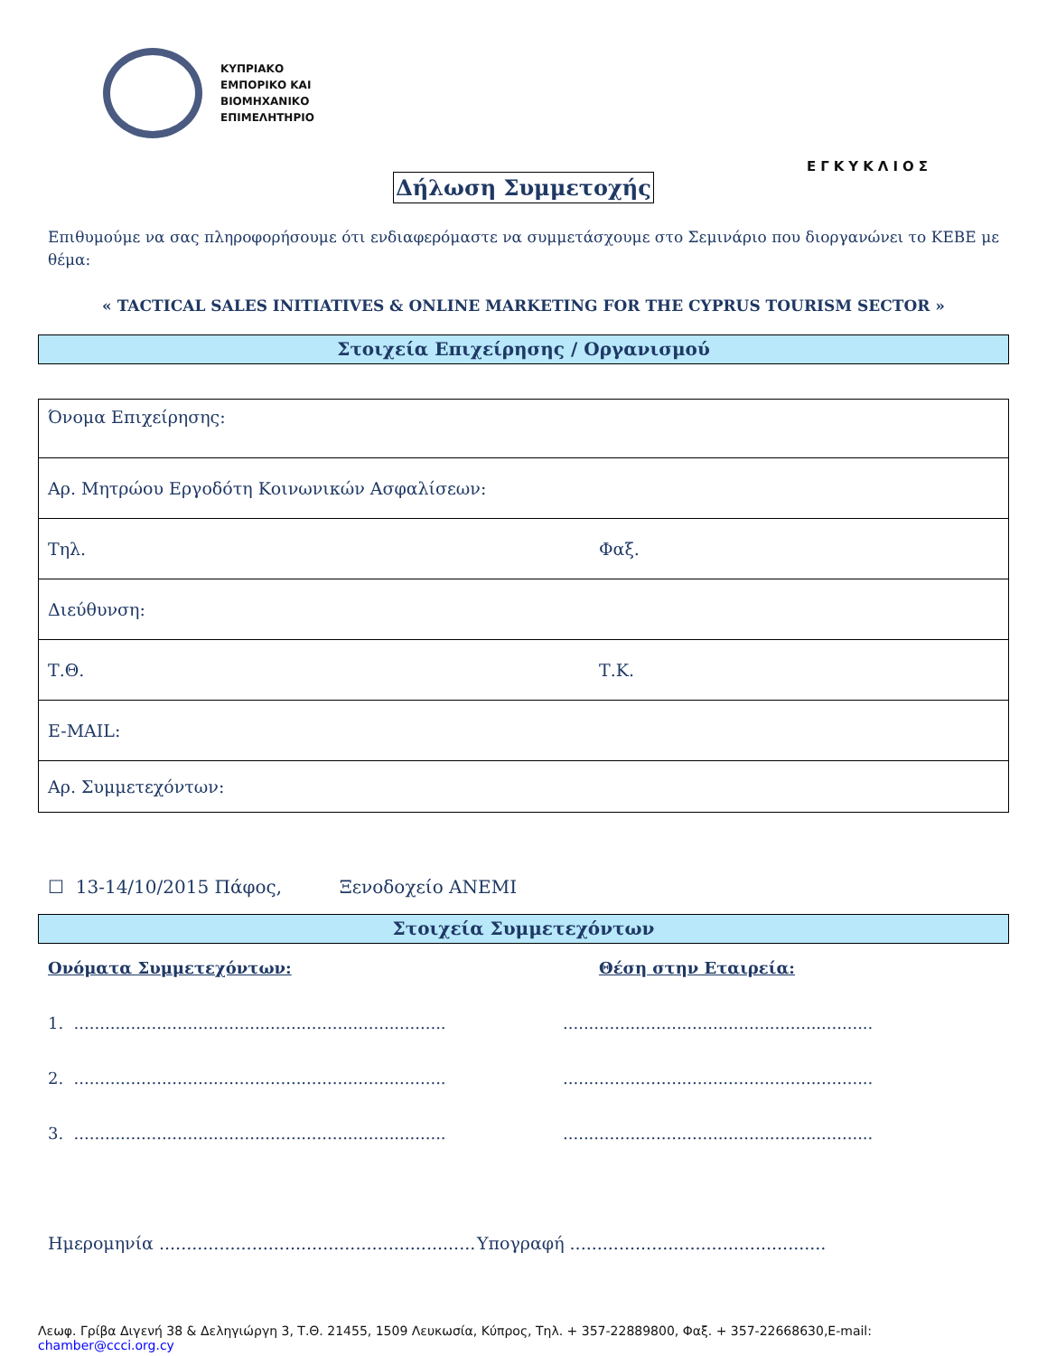ΚΥΠΡΙΑΚΟ
ΕΜΠΟΡΙΚΟ ΚΑΙ
ΒΙΟΜΗΧΑΝΙΚΟ
ΕΠΙΜΕΛΗΤΗΡΙΟ
ΕΓΚΥΚΛΙΟΣ
Δήλωση Συμμετοχής
Επιθυμούμε να σας πληροφορήσουμε ότι ενδιαφερόμαστε να συμμετάσχουμε στο Σεμινάριο που διοργανώνει το ΚΕΒΕ με θέμα:
« TACTICAL SALES INITIATIVES & ONLINE MARKETING FOR THE CYPRUS TOURISM SECTOR »
Στοιχεία Επιχείρησης / Οργανισμού
| Όνομα Επιχείρησης: | |
| Αρ. Μητρώου Εργοδότη Κοινωνικών Ασφαλίσεων: | |
| Τηλ. | Φαξ. |
| Διεύθυνση: | |
| Τ.Θ. | Τ.Κ. |
| E-MAIL: | |
| Αρ. Συμμετεχόντων: | |
☐ 13-14/10/2015 Πάφος, Ξενοδοχείο ANEMI
Στοιχεία Συμμετεχόντων
Ονόματα Συμμετεχόντων: Θέση στην Εταιρεία:
1. ........................................................................
............................................................
2. ........................................................................
............................................................
3. ........................................................................
............................................................
Ημερομηνία ..........................................................
Υπογραφή ...............................................
Λεωφ. Γρίβα Διγενή 38 & Δεληγιώργη 3, Τ.Θ. 21455, 1509 Λευκωσία, Κύπρος, Τηλ. + 357-22889800, Φαξ. + 357-22668630,E-mail: chamber@ccci.org.cy